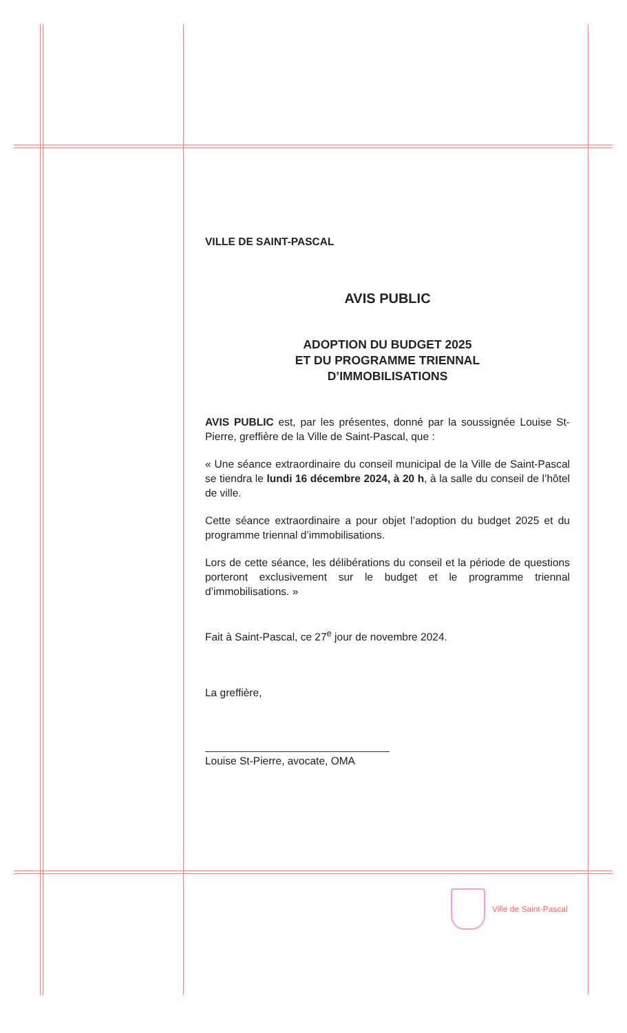VILLE DE SAINT-PASCAL
AVIS PUBLIC
ADOPTION DU BUDGET 2025
ET DU PROGRAMME TRIENNAL
D’IMMOBILISATIONS
AVIS PUBLIC est, par les présentes, donné par la soussignée Louise St-Pierre, greffière de la Ville de Saint-Pascal, que :
« Une séance extraordinaire du conseil municipal de la Ville de Saint-Pascal se tiendra le lundi 16 décembre 2024, à 20 h, à la salle du conseil de l’hôtel de ville.
Cette séance extraordinaire a pour objet l’adoption du budget 2025 et du programme triennal d’immobilisations.
Lors de cette séance, les délibérations du conseil et la période de questions porteront exclusivement sur le budget et le programme triennal d’immobilisations. »
Fait à Saint-Pascal, ce 27<sup>e</sup> jour de novembre 2024.
La greffière,
Louise St-Pierre, avocate, OMA
Ville de Saint-Pascal